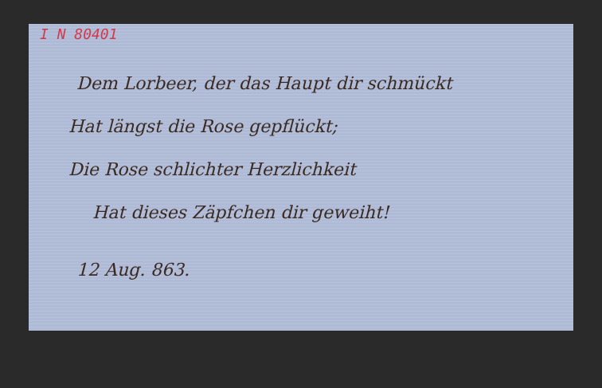I N 80401
Dem Lorbeer, der das Haupt dir schmückt
Hat längst die Rose gepflückt;
Die Rose schlichter Herzlichkeit
Hat dieses Zäpfchen dir geweiht!
12 Aug. 863.